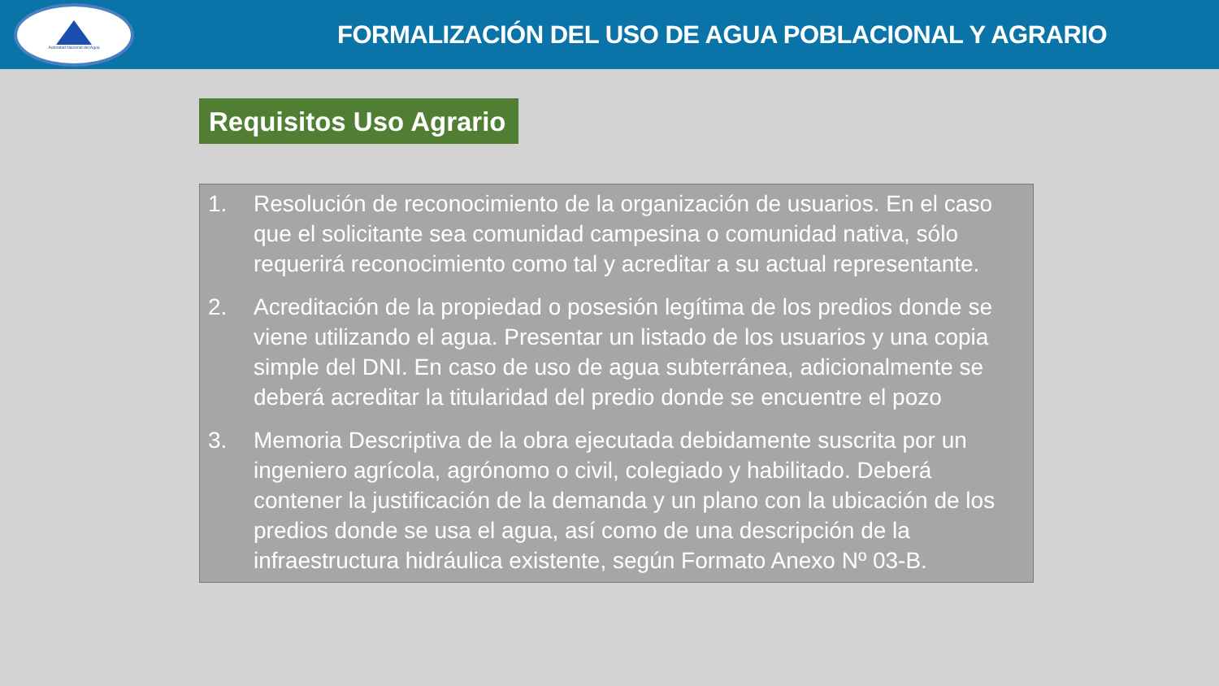Autoridad Nacional del Agua
FORMALIZACIÓN DEL USO DE AGUA POBLACIONAL Y AGRARIO
Requisitos Uso Agrario
1. Resolución de reconocimiento de la organización de usuarios. En el caso que el solicitante sea comunidad campesina o comunidad nativa, sólo requerirá reconocimiento como tal y acreditar a su actual representante.
2. Acreditación de la propiedad o posesión legítima de los predios donde se viene utilizando el agua. Presentar un listado de los usuarios y una copia simple del DNI. En caso de uso de agua subterránea, adicionalmente se deberá acreditar la titularidad del predio donde se encuentre el pozo
3. Memoria Descriptiva de la obra ejecutada debidamente suscrita por un ingeniero agrícola, agrónomo o civil, colegiado y habilitado. Deberá contener la justificación de la demanda y un plano con la ubicación de los predios donde se usa el agua, así como de una descripción de la infraestructura hidráulica existente, según Formato Anexo Nº 03-B.